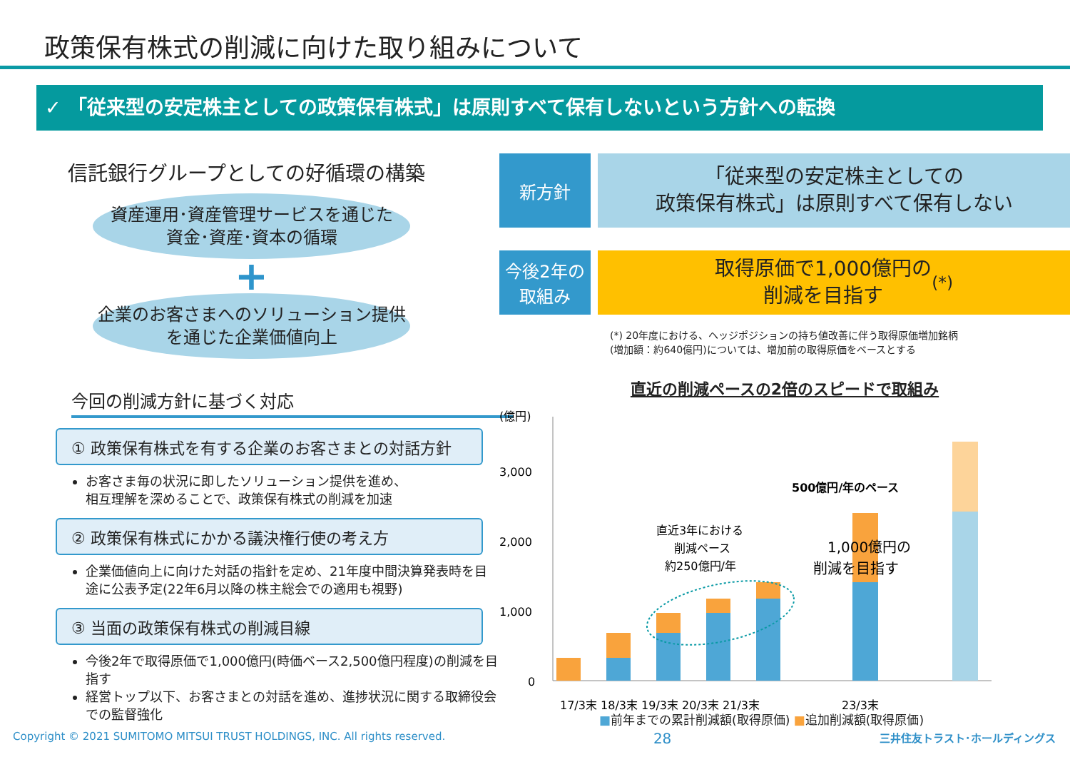政策保有株式の削減に向けた取り組みについて
✓ 「従来型の安定株主としての政策保有株式」は原則すべて保有しないという方針への転換
信託銀行グループとしての好循環の構築
資産運用･資産管理サービスを通じた
資金･資産･資本の循環
+
企業のお客さまへのソリューション提供
を通じた企業価値向上
今回の削減方針に基づく対応
① 政策保有株式を有する企業のお客さまとの対話方針
お客さま毎の状況に即したソリューション提供を進め、
相互理解を深めることで、政策保有株式の削減を加速
② 政策保有株式にかかる議決権行使の考え方
企業価値向上に向けた対話の指針を定め、21年度中間決算発表時を目途に公表予定(22年6月以降の株主総会での適用も視野)
③ 当面の政策保有株式の削減目線
今後2年で取得原価で1,000億円(時価ベース2,500億円程度)の削減を目指す
経営トップ以下、お客さまとの対話を進め、進捗状況に関する取締役会での監督強化
新方針
「従来型の安定株主としての
政策保有株式」は原則すべて保有しない
今後2年の
取組み
取得原価で1,000億円の
削減を目指す (*)
(*) 20年度における、ヘッジポジションの持ち値改善に伴う取得原価増加銘柄
(増加額：約640億円)については、増加前の取得原価をベースとする
直近の削減ペースの2倍のスピードで取組み
(億円)
3,000
2,000
1,000
0
直近3年における
削減ペース
約250億円/年
500億円/年のペース
1,000億円の
削減を目指す
17/3末 18/3末 19/3末 20/3末 21/3末
23/3末
■前年までの累計削減額(取得原価) ■追加削減額(取得原価)
Copyright © 2021 SUMITOMO MITSUI TRUST HOLDINGS, INC. All rights reserved. 28 三井住友トラスト･ホールディングス